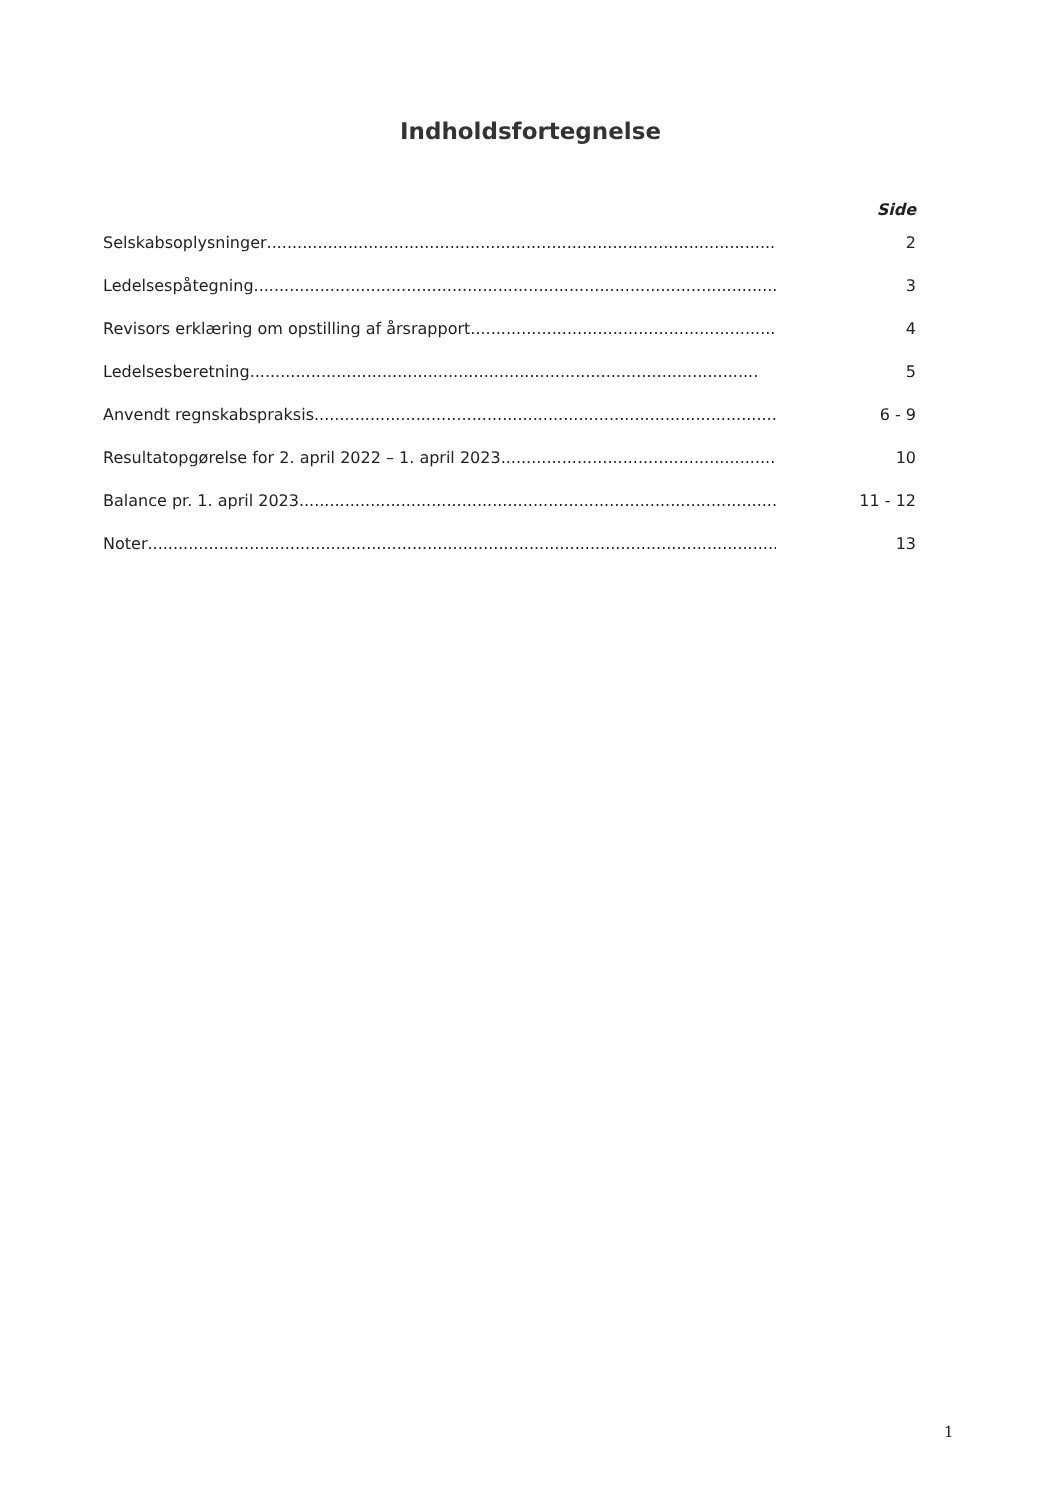Indholdsfortegnelse
Side
Selskabsoplysninger .................................................................................................... 2
Ledelsespåtegning....................................................................................................... 3
Revisors erklæring om opstilling af årsrapport....................................................................... 4
Ledelsesberetning .................................................................................................... 5
Anvendt regnskabspraksis .................................................................................................... 6 - 9
Resultatopgørelse for 2. april 2022 – 1. april 2023 ................................................................... 10
Balance pr. 1. april 2023....................................................................................................... 11 - 12
Noter.............................................................................................................................. 13
1